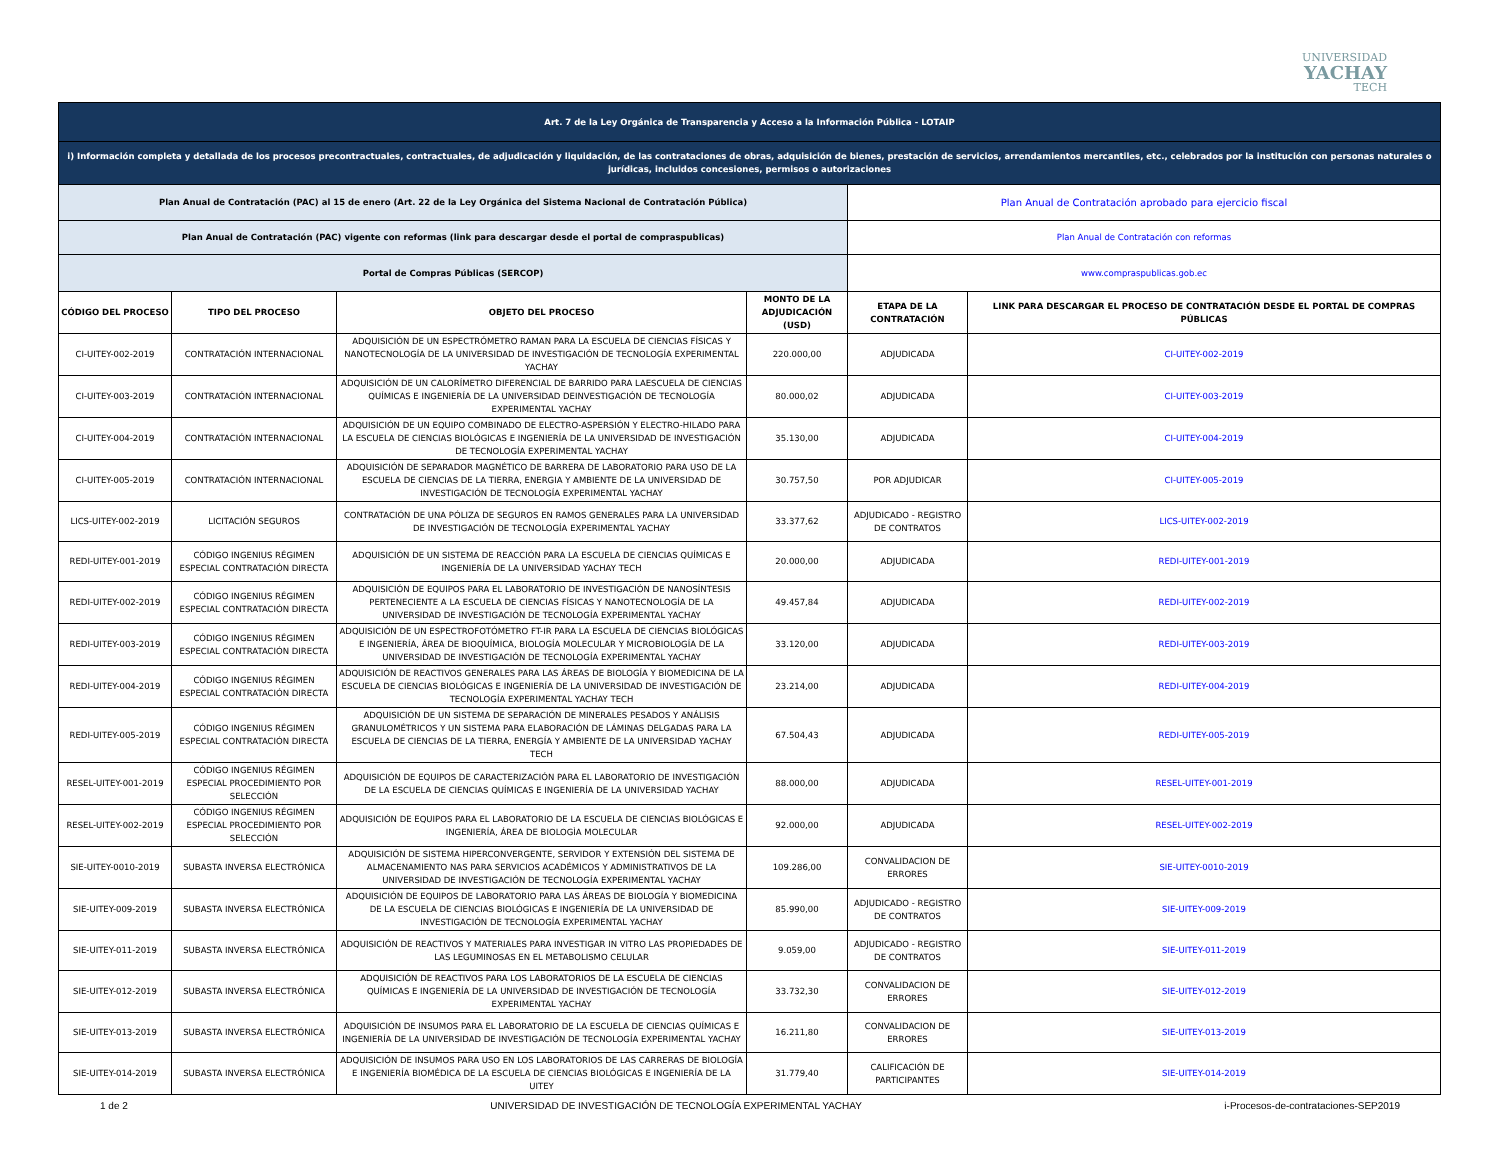UNIVERSIDAD
YACHAY
TECH
| Art. 7 de la Ley Orgánica de Transparencia y Acceso a la Información Pública - LOTAIP | | | | | |
| i) Información completa y detallada de los procesos precontractuales, contractuales, de adjudicación y liquidación, de las contrataciones de obras, adquisición de bienes, prestación de servicios, arrendamientos mercantiles, etc., celebrados por la institución con personas naturales o jurídicas, incluidos concesiones, permisos o autorizaciones | | | | | |
| Plan Anual de Contratación (PAC) al 15 de enero (Art. 22 de la Ley Orgánica del Sistema Nacional de Contratación Pública) | | | | Plan Anual de Contratación aprobado para ejercicio fiscal | |
| Plan Anual de Contratación (PAC) vigente con reformas (link para descargar desde el portal de compraspublicas) | | | | Plan Anual de Contratación con reformas | |
| Portal de Compras Públicas (SERCOP) | | | | www.compraspublicas.gob.ec | |
| CÓDIGO DEL PROCESO | TIPO DEL PROCESO | OBJETO DEL PROCESO | MONTO DE LA ADJUDICACIÓN (USD) | ETAPA DE LA CONTRATACIÓN | LINK PARA DESCARGAR EL PROCESO DE CONTRATACIÓN DESDE EL PORTAL DE COMPRAS PÚBLICAS |
| CI-UITEY-002-2019 | CONTRATACIÓN INTERNACIONAL | ADQUISICIÓN DE UN ESPECTRÓMETRO RAMAN PARA LA ESCUELA DE CIENCIAS FÍSICAS Y NANOTECNOLOGÍA DE LA UNIVERSIDAD DE INVESTIGACIÓN DE TECNOLOGÍA EXPERIMENTAL YACHAY | 220.000,00 | ADJUDICADA | CI-UITEY-002-2019 |
| CI-UITEY-003-2019 | CONTRATACIÓN INTERNACIONAL | ADQUISICIÓN DE UN CALORÍMETRO DIFERENCIAL DE BARRIDO PARA LAESCUELA DE CIENCIAS QUÍMICAS E INGENIERÍA DE LA UNIVERSIDAD DEINVESTIGACIÓN DE TECNOLOGÍA EXPERIMENTAL YACHAY | 80.000,02 | ADJUDICADA | CI-UITEY-003-2019 |
| CI-UITEY-004-2019 | CONTRATACIÓN INTERNACIONAL | ADQUISICIÓN DE UN EQUIPO COMBINADO DE ELECTRO-ASPERSIÓN Y ELECTRO-HILADO PARA LA ESCUELA DE CIENCIAS BIOLÓGICAS E INGENIERÍA DE LA UNIVERSIDAD DE INVESTIGACIÓN DE TECNOLOGÍA EXPERIMENTAL YACHAY | 35.130,00 | ADJUDICADA | CI-UITEY-004-2019 |
| CI-UITEY-005-2019 | CONTRATACIÓN INTERNACIONAL | ADQUISICIÓN DE SEPARADOR MAGNÉTICO DE BARRERA DE LABORATORIO PARA USO DE LA ESCUELA DE CIENCIAS DE LA TIERRA, ENERGIA Y AMBIENTE DE LA UNIVERSIDAD DE INVESTIGACIÓN DE TECNOLOGÍA EXPERIMENTAL YACHAY | 30.757,50 | POR ADJUDICAR | CI-UITEY-005-2019 |
| LICS-UITEY-002-2019 | LICITACIÓN SEGUROS | CONTRATACIÓN DE UNA PÓLIZA DE SEGUROS EN RAMOS GENERALES PARA LA UNIVERSIDAD DE INVESTIGACIÓN DE TECNOLOGÍA EXPERIMENTAL YACHAY | 33.377,62 | ADJUDICADO - REGISTRO DE CONTRATOS | LICS-UITEY-002-2019 |
| REDI-UITEY-001-2019 | CÓDIGO INGENIUS RÉGIMEN ESPECIAL CONTRATACIÓN DIRECTA | ADQUISICIÓN DE UN SISTEMA DE REACCIÓN PARA LA ESCUELA DE CIENCIAS QUÍMICAS E INGENIERÍA DE LA UNIVERSIDAD YACHAY TECH | 20.000,00 | ADJUDICADA | REDI-UITEY-001-2019 |
| REDI-UITEY-002-2019 | CÓDIGO INGENIUS RÉGIMEN ESPECIAL CONTRATACIÓN DIRECTA | ADQUISICIÓN DE EQUIPOS PARA EL LABORATORIO DE INVESTIGACIÓN DE NANOSÍNTESIS PERTENECIENTE A LA ESCUELA DE CIENCIAS FÍSICAS Y NANOTECNOLOGÍA DE LA UNIVERSIDAD DE INVESTIGACIÓN DE TECNOLOGÍA EXPERIMENTAL YACHAY | 49.457,84 | ADJUDICADA | REDI-UITEY-002-2019 |
| REDI-UITEY-003-2019 | CÓDIGO INGENIUS RÉGIMEN ESPECIAL CONTRATACIÓN DIRECTA | ADQUISICIÓN DE UN ESPECTROFOTÓMETRO FT-IR PARA LA ESCUELA DE CIENCIAS BIOLÓGICAS E INGENIERÍA, ÁREA DE BIOQUÍMICA, BIOLOGÍA MOLECULAR Y MICROBIOLOGÍA DE LA UNIVERSIDAD DE INVESTIGACIÓN DE TECNOLOGÍA EXPERIMENTAL YACHAY | 33.120,00 | ADJUDICADA | REDI-UITEY-003-2019 |
| REDI-UITEY-004-2019 | CÓDIGO INGENIUS RÉGIMEN ESPECIAL CONTRATACIÓN DIRECTA | ADQUISICIÓN DE REACTIVOS GENERALES PARA LAS ÁREAS DE BIOLOGÍA Y BIOMEDICINA DE LA ESCUELA DE CIENCIAS BIOLÓGICAS E INGENIERÍA DE LA UNIVERSIDAD DE INVESTIGACIÓN DE TECNOLOGÍA EXPERIMENTAL YACHAY TECH | 23.214,00 | ADJUDICADA | REDI-UITEY-004-2019 |
| REDI-UITEY-005-2019 | CÓDIGO INGENIUS RÉGIMEN ESPECIAL CONTRATACIÓN DIRECTA | ADQUISICIÓN DE UN SISTEMA DE SEPARACIÓN DE MINERALES PESADOS Y ANÁLISIS GRANULOMÉTRICOS Y UN SISTEMA PARA ELABORACIÓN DE LÁMINAS DELGADAS PARA LA ESCUELA DE CIENCIAS DE LA TIERRA, ENERGÍA Y AMBIENTE DE LA UNIVERSIDAD YACHAY TECH | 67.504,43 | ADJUDICADA | REDI-UITEY-005-2019 |
| RESEL-UITEY-001-2019 | CÓDIGO INGENIUS RÉGIMEN ESPECIAL PROCEDIMIENTO POR SELECCIÓN | ADQUISICIÓN DE EQUIPOS DE CARACTERIZACIÓN PARA EL LABORATORIO DE INVESTIGACIÓN DE LA ESCUELA DE CIENCIAS QUÍMICAS E INGENIERÍA DE LA UNIVERSIDAD YACHAY | 88.000,00 | ADJUDICADA | RESEL-UITEY-001-2019 |
| RESEL-UITEY-002-2019 | CÓDIGO INGENIUS RÉGIMEN ESPECIAL PROCEDIMIENTO POR SELECCIÓN | ADQUISICIÓN DE EQUIPOS PARA EL LABORATORIO DE LA ESCUELA DE CIENCIAS BIOLÓGICAS E INGENIERÍA, ÁREA DE BIOLOGÌA MOLECULAR | 92.000,00 | ADJUDICADA | RESEL-UITEY-002-2019 |
| SIE-UITEY-0010-2019 | SUBASTA INVERSA ELECTRÓNICA | ADQUISICIÓN DE SISTEMA HIPERCONVERGENTE, SERVIDOR Y EXTENSIÓN DEL SISTEMA DE ALMACENAMIENTO NAS PARA SERVICIOS ACADÉMICOS Y ADMINISTRATIVOS DE LA UNIVERSIDAD DE INVESTIGACIÓN DE TECNOLOGÍA EXPERIMENTAL YACHAY | 109.286,00 | CONVALIDACION DE ERRORES | SIE-UITEY-0010-2019 |
| SIE-UITEY-009-2019 | SUBASTA INVERSA ELECTRÓNICA | ADQUISICIÓN DE EQUIPOS DE LABORATORIO PARA LAS ÁREAS DE BIOLOGÍA Y BIOMEDICINA DE LA ESCUELA DE CIENCIAS BIOLÓGICAS E INGENIERÍA DE LA UNIVERSIDAD DE INVESTIGACIÓN DE TECNOLOGÍA EXPERIMENTAL YACHAY | 85.990,00 | ADJUDICADO - REGISTRO DE CONTRATOS | SIE-UITEY-009-2019 |
| SIE-UITEY-011-2019 | SUBASTA INVERSA ELECTRÓNICA | ADQUISICIÓN DE REACTIVOS Y MATERIALES PARA INVESTIGAR IN VITRO LAS PROPIEDADES DE LAS LEGUMINOSAS EN EL METABOLISMO CELULAR | 9.059,00 | ADJUDICADO - REGISTRO DE CONTRATOS | SIE-UITEY-011-2019 |
| SIE-UITEY-012-2019 | SUBASTA INVERSA ELECTRÓNICA | ADQUISICIÓN DE REACTIVOS PARA LOS LABORATORIOS DE LA ESCUELA DE CIENCIAS QUÍMICAS E INGENIERÍA DE LA UNIVERSIDAD DE INVESTIGACIÓN DE TECNOLOGÍA EXPERIMENTAL YACHAY | 33.732,30 | CONVALIDACION DE ERRORES | SIE-UITEY-012-2019 |
| SIE-UITEY-013-2019 | SUBASTA INVERSA ELECTRÓNICA | ADQUISICIÓN DE INSUMOS PARA EL LABORATORIO DE LA ESCUELA DE CIENCIAS QUÍMICAS E INGENIERÍA DE LA UNIVERSIDAD DE INVESTIGACIÓN DE TECNOLOGÍA EXPERIMENTAL YACHAY | 16.211,80 | CONVALIDACION DE ERRORES | SIE-UITEY-013-2019 |
| SIE-UITEY-014-2019 | SUBASTA INVERSA ELECTRÓNICA | ADQUISICIÓN DE INSUMOS PARA USO EN LOS LABORATORIOS DE LAS CARRERAS DE BIOLOGÍA E INGENIERÍA BIOMÉDICA DE LA ESCUELA DE CIENCIAS BIOLÓGICAS E INGENIERÍA DE LA UITEY | 31.779,40 | CALIFICACIÓN DE PARTICIPANTES | SIE-UITEY-014-2019 |
1 de 2 UNIVERSIDAD DE INVESTIGACIÓN DE TECNOLOGÍA EXPERIMENTAL YACHAY i-Procesos-de-contrataciones-SEP2019